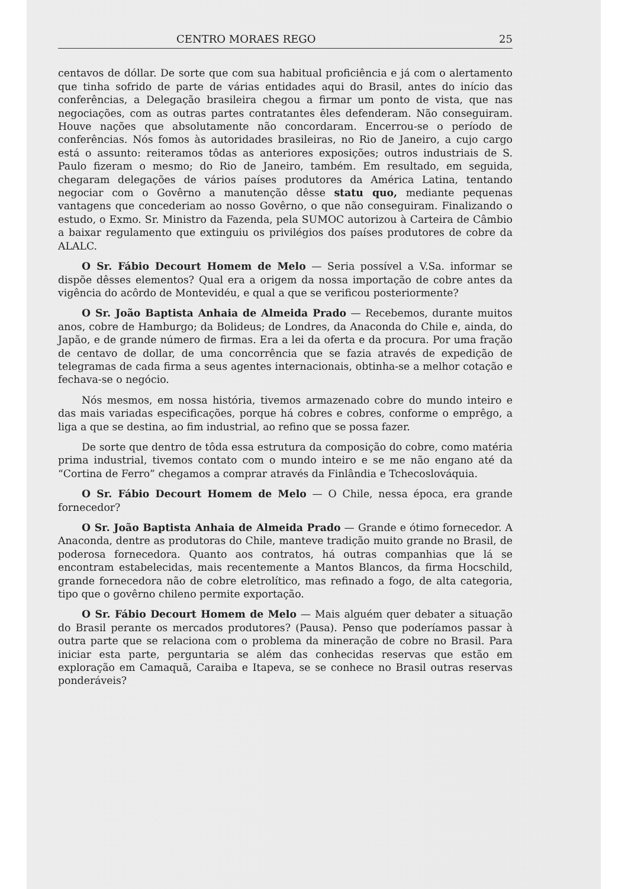CENTRO MORAES REGO 25
centavos de dóllar. De sorte que com sua habitual proficiência e já com o alertamento que tinha sofrido de parte de várias entidades aqui do Brasil, antes do início das conferências, a Delegação brasileira chegou a firmar um ponto de vista, que nas negociações, com as outras partes contratantes êles defenderam. Não conseguiram. Houve nações que absolutamente não concordaram. Encerrou-se o período de conferências. Nós fomos às autoridades brasileiras, no Rio de Janeiro, a cujo cargo está o assunto: reiteramos tôdas as anteriores exposições; outros industriais de S. Paulo fizeram o mesmo; do Rio de Janeiro, também. Em resultado, em seguida, chegaram delegações de vários países produtores da América Latina, tentando negociar com o Govêrno a manutenção dêsse statu quo, mediante pequenas vantagens que concederiam ao nosso Govêrno, o que não conseguiram. Finalizando o estudo, o Exmo. Sr. Ministro da Fazenda, pela SUMOC autorizou à Carteira de Câmbio a baixar regulamento que extinguiu os privilégios dos países produtores de cobre da ALALC.
O Sr. Fábio Decourt Homem de Melo — Seria possível a V.Sa. informar se dispõe dêsses elementos? Qual era a origem da nossa importação de cobre antes da vigência do acôrdo de Montevidéu, e qual a que se verificou posteriormente?
O Sr. João Baptista Anhaia de Almeida Prado — Recebemos, durante muitos anos, cobre de Hamburgo; da Bolideus; de Londres, da Anaconda do Chile e, ainda, do Japão, e de grande número de firmas. Era a lei da oferta e da procura. Por uma fração de centavo de dollar, de uma concorrência que se fazia através de expedição de telegramas de cada firma a seus agentes internacionais, obtinha-se a melhor cotação e fechava-se o negócio.
Nós mesmos, em nossa história, tivemos armazenado cobre do mundo inteiro e das mais variadas especificações, porque há cobres e cobres, conforme o emprêgo, a liga a que se destina, ao fim industrial, ao refino que se possa fazer.
De sorte que dentro de tôda essa estrutura da composição do cobre, como matéria prima industrial, tivemos contato com o mundo inteiro e se me não engano até da “Cortina de Ferro” chegamos a comprar através da Finlândia e Tchecoslováquia.
O Sr. Fábio Decourt Homem de Melo — O Chile, nessa época, era grande fornecedor?
O Sr. João Baptista Anhaia de Almeida Prado — Grande e ótimo fornecedor. A Anaconda, dentre as produtoras do Chile, manteve tradição muito grande no Brasil, de poderosa fornecedora. Quanto aos contratos, há outras companhias que lá se encontram estabelecidas, mais recentemente a Mantos Blancos, da firma Hocschild, grande fornecedora não de cobre eletrolítico, mas refinado a fogo, de alta categoria, tipo que o govêrno chileno permite exportação.
O Sr. Fábio Decourt Homem de Melo — Mais alguém quer debater a situação do Brasil perante os mercados produtores? (Pausa). Penso que poderíamos passar à outra parte que se relaciona com o problema da mineração de cobre no Brasil. Para iniciar esta parte, perguntaria se além das conhecidas reservas que estão em exploração em Camaquã, Caraiba e Itapeva, se se conhece no Brasil outras reservas ponderáveis?